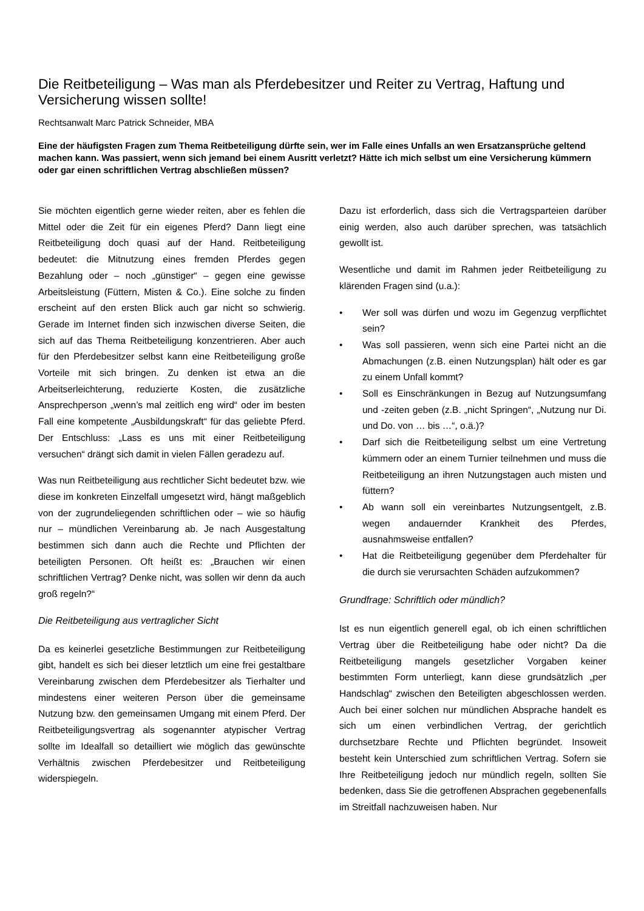Die Reitbeteiligung – Was man als Pferdebesitzer und Reiter zu Vertrag, Haftung und Versicherung wissen sollte!
Rechtsanwalt Marc Patrick Schneider, MBA
Eine der häufigsten Fragen zum Thema Reitbeteiligung dürfte sein, wer im Falle eines Unfalls an wen Ersatzansprüche geltend machen kann. Was passiert, wenn sich jemand bei einem Ausritt verletzt? Hätte ich mich selbst um eine Versicherung kümmern oder gar einen schriftlichen Vertrag abschließen müssen?
Sie möchten eigentlich gerne wieder reiten, aber es fehlen die Mittel oder die Zeit für ein eigenes Pferd? Dann liegt eine Reitbeteiligung doch quasi auf der Hand. Reitbeteiligung bedeutet: die Mitnutzung eines fremden Pferdes gegen Bezahlung oder – noch „günstiger“ – gegen eine gewisse Arbeitsleistung (Füttern, Misten & Co.). Eine solche zu finden erscheint auf den ersten Blick auch gar nicht so schwierig. Gerade im Internet finden sich inzwischen diverse Seiten, die sich auf das Thema Reitbeteiligung konzentrieren. Aber auch für den Pferdebesitzer selbst kann eine Reitbeteiligung große Vorteile mit sich bringen. Zu denken ist etwa an die Arbeitserleichterung, reduzierte Kosten, die zusätzliche Ansprechperson „wenn’s mal zeitlich eng wird“ oder im besten Fall eine kompetente „Ausbildungskraft“ für das geliebte Pferd. Der Entschluss: „Lass es uns mit einer Reitbeteiligung versuchen“ drängt sich damit in vielen Fällen geradezu auf.
Was nun Reitbeteiligung aus rechtlicher Sicht bedeutet bzw. wie diese im konkreten Einzelfall umgesetzt wird, hängt maßgeblich von der zugrundeliegenden schriftlichen oder – wie so häufig nur – mündlichen Vereinbarung ab. Je nach Ausgestaltung bestimmen sich dann auch die Rechte und Pflichten der beteiligten Personen. Oft heißt es: „Brauchen wir einen schriftlichen Vertrag? Denke nicht, was sollen wir denn da auch groß regeln?“
Die Reitbeteiligung aus vertraglicher Sicht
Da es keinerlei gesetzliche Bestimmungen zur Reitbeteiligung gibt, handelt es sich bei dieser letztlich um eine frei gestaltbare Vereinbarung zwischen dem Pferdebesitzer als Tierhalter und mindestens einer weiteren Person über die gemeinsame Nutzung bzw. den gemeinsamen Umgang mit einem Pferd. Der Reitbeteiligungsvertrag als sogenannter atypischer Vertrag sollte im Idealfall so detailliert wie möglich das gewünschte Verhältnis zwischen Pferdebesitzer und Reitbeteiligung widerspiegeln.
Dazu ist erforderlich, dass sich die Vertragsparteien darüber einig werden, also auch darüber sprechen, was tatsächlich gewollt ist.
Wesentliche und damit im Rahmen jeder Reitbeteiligung zu klärenden Fragen sind (u.a.):
• Wer soll was dürfen und wozu im Gegenzug verpflichtet sein?
• Was soll passieren, wenn sich eine Partei nicht an die Abmachungen (z.B. einen Nutzungsplan) hält oder es gar zu einem Unfall kommt?
• Soll es Einschränkungen in Bezug auf Nutzungsumfang und -zeiten geben (z.B. „nicht Springen“, „Nutzung nur Di. und Do. von … bis …“, o.ä.)?
• Darf sich die Reitbeteiligung selbst um eine Vertretung kümmern oder an einem Turnier teilnehmen und muss die Reitbeteiligung an ihren Nutzungstagen auch misten und füttern?
• Ab wann soll ein vereinbartes Nutzungsentgelt, z.B. wegen andauernder Krankheit des Pferdes, ausnahmsweise entfallen?
• Hat die Reitbeteiligung gegenüber dem Pferdehalter für die durch sie verursachten Schäden aufzukommen?
Grundfrage: Schriftlich oder mündlich?
Ist es nun eigentlich generell egal, ob ich einen schriftlichen Vertrag über die Reitbeteiligung habe oder nicht? Da die Reitbeteiligung mangels gesetzlicher Vorgaben keiner bestimmten Form unterliegt, kann diese grundsätzlich „per Handschlag“ zwischen den Beteiligten abgeschlossen werden. Auch bei einer solchen nur mündlichen Absprache handelt es sich um einen verbindlichen Vertrag, der gerichtlich durchsetzbare Rechte und Pflichten begründet. Insoweit besteht kein Unterschied zum schriftlichen Vertrag. Sofern sie Ihre Reitbeteiligung jedoch nur mündlich regeln, sollten Sie bedenken, dass Sie die getroffenen Absprachen gegebenenfalls im Streitfall nachzuweisen haben. Nur